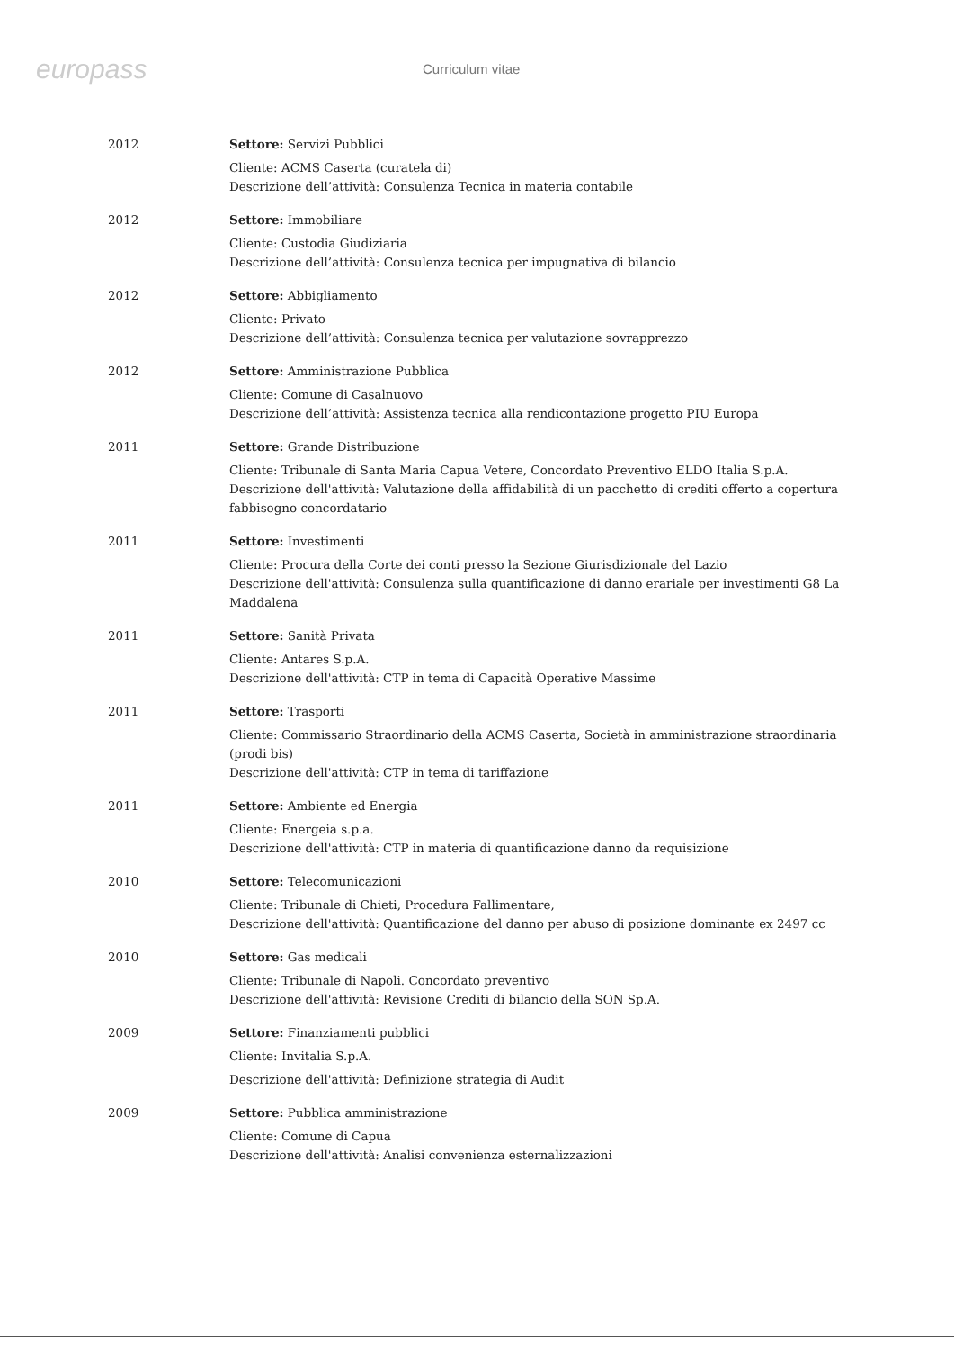europass Curriculum vitae
2012 Settore: Servizi Pubblici
Cliente: ACMS Caserta (curatela di)
Descrizione dell’attività: Consulenza Tecnica in materia contabile
2012 Settore: Immobiliare
Cliente: Custodia Giudiziaria
Descrizione dell’attività: Consulenza tecnica per impugnativa di bilancio
2012 Settore: Abbigliamento
Cliente: Privato
Descrizione dell’attività: Consulenza tecnica per valutazione sovrapprezzo
2012 Settore: Amministrazione Pubblica
Cliente: Comune di Casalnuovo
Descrizione dell’attività: Assistenza tecnica alla rendicontazione progetto PIU Europa
2011 Settore: Grande Distribuzione
Cliente: Tribunale di Santa Maria Capua Vetere, Concordato Preventivo ELDO Italia S.p.A.
Descrizione dell'attività: Valutazione della affidabilità di un pacchetto di crediti offerto a copertura fabbisogno concordatario
2011 Settore: Investimenti
Cliente: Procura della Corte dei conti presso la Sezione Giurisdizionale del Lazio
Descrizione dell'attività: Consulenza sulla quantificazione di danno erariale per investimenti G8 La Maddalena
2011 Settore: Sanità Privata
Cliente: Antares S.p.A.
Descrizione dell'attività: CTP in tema di Capacità Operative Massime
2011 Settore: Trasporti
Cliente: Commissario Straordinario della ACMS Caserta, Società in amministrazione straordinaria (prodi bis)
Descrizione dell'attività: CTP in tema di tariffazione
2011 Settore: Ambiente ed Energia
Cliente: Energeia s.p.a.
Descrizione dell'attività: CTP in materia di quantificazione danno da requisizione
2010 Settore: Telecomunicazioni
Cliente: Tribunale di Chieti, Procedura Fallimentare,
Descrizione dell'attività: Quantificazione del danno per abuso di posizione dominante ex 2497 cc
2010 Settore: Gas medicali
Cliente: Tribunale di Napoli. Concordato preventivo
Descrizione dell'attività: Revisione Crediti di bilancio della SON Sp.A.
2009 Settore: Finanziamenti pubblici
Cliente: Invitalia S.p.A.
Descrizione dell'attività: Definizione strategia di Audit
2009 Settore: Pubblica amministrazione
Cliente: Comune di Capua
Descrizione dell'attività: Analisi convenienza esternalizzazioni